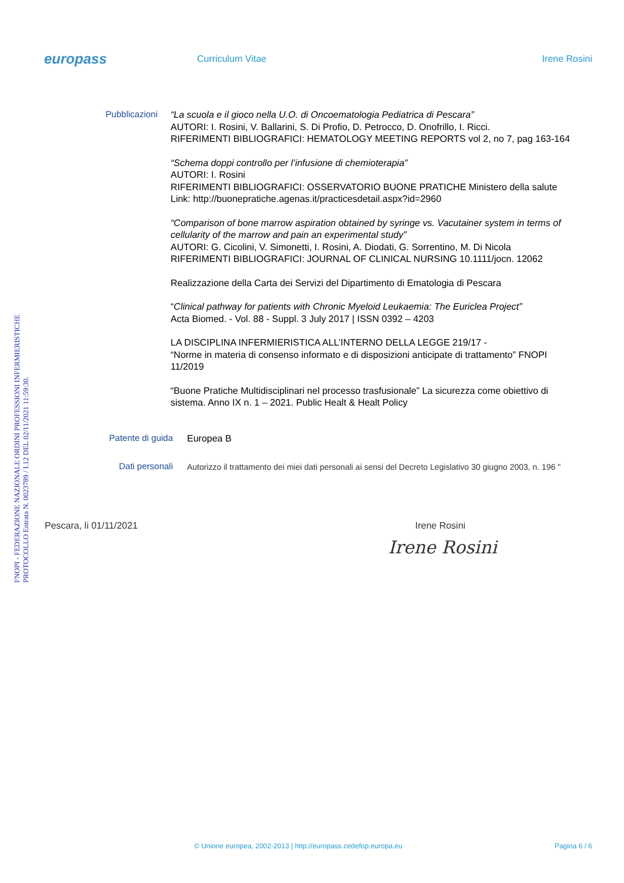europass
Curriculum Vitae Irene Rosini
FNOPI - FEDERAZIONE NAZIONALE ORDINI PROFESSIONI INFERMIERISTICHE PROTOCOLLO Entrata N. 0023789 / I.12 DEL 02/11/2021 11:59:30.
Pubblicazioni
“La scuola e il gioco nella U.O. di Oncoematologia Pediatrica di Pescara”
AUTORI: I. Rosini, V. Ballarini, S. Di Profio, D. Petrocco, D. Onofrillo, I. Ricci.
RIFERIMENTI BIBLIOGRAFICI: HEMATOLOGY MEETING REPORTS vol 2, no 7, pag 163-164
“Schema doppi controllo per l’infusione di chemioterapia”
AUTORI: I. Rosini
RIFERIMENTI BIBLIOGRAFICI: OSSERVATORIO BUONE PRATICHE Ministero della salute
Link: http://buonepratiche.agenas.it/practicesdetail.aspx?id=2960
“Comparison of bone marrow aspiration obtained by syringe vs. Vacutainer system in terms of cellularity of the marrow and pain an experimental study”
AUTORI: G. Cicolini, V. Simonetti, I. Rosini, A. Diodati, G. Sorrentino, M. Di Nicola
RIFERIMENTI BIBLIOGRAFICI: JOURNAL OF CLINICAL NURSING 10.1111/jocn. 12062
Realizzazione della Carta dei Servizi del Dipartimento di Ematologia di Pescara
“Clinical pathway for patients with Chronic Myeloid Leukaemia: The Euriclea Project”
Acta Biomed. - Vol. 88 - Suppl. 3 July 2017 | ISSN 0392 – 4203
LA DISCIPLINA INFERMIERISTICA ALL’INTERNO DELLA LEGGE 219/17 -
“Norme in materia di consenso informato e di disposizioni anticipate di trattamento” FNOPI 11/2019
“Buone Pratiche Multidisciplinari nel processo trasfusionale” La sicurezza come obiettivo di sistema. Anno IX n. 1 – 2021. Public Healt & Healt Policy
Patente di guida
Europea B
Dati personali
Autorizzo il trattamento dei miei dati personali ai sensi del Decreto Legislativo 30 giugno 2003, n. 196 "
Pescara, li 01/11/2021 Irene Rosini
Irene Rosini
© Unione europea, 2002-2013 | http://europass.cedefop.europa.eu Pagina 6 / 6